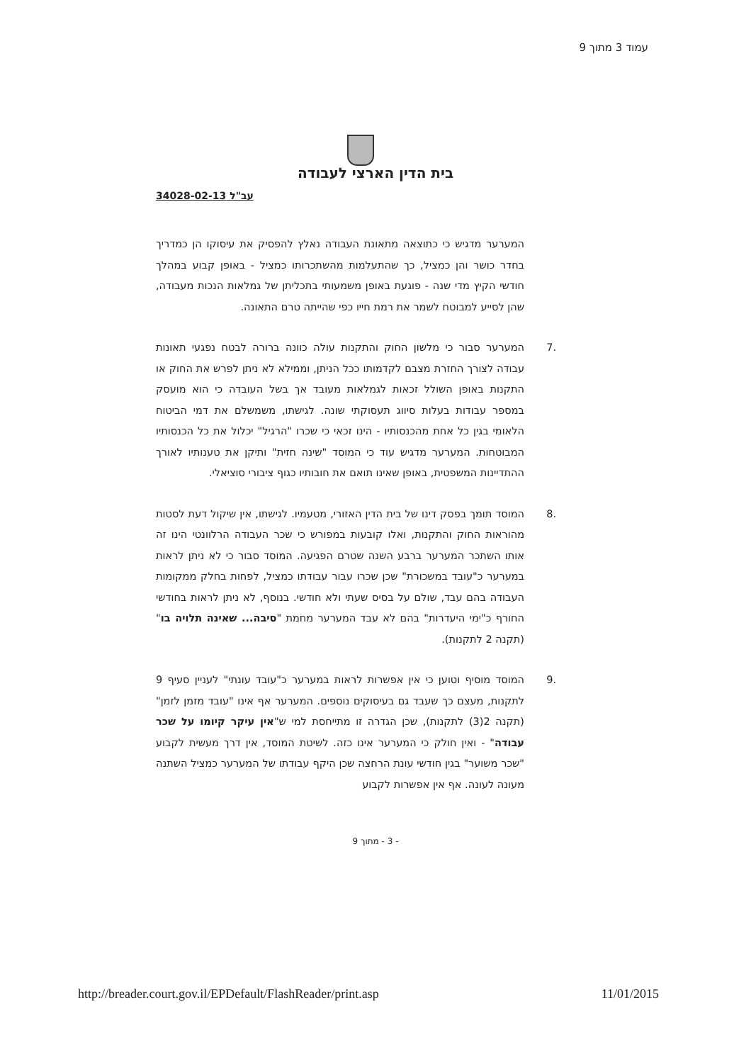עמוד 3 מתוך 9
בית הדין הארצי לעבודה
עב"ל 34028-02-13
המערער מדגיש כי כתוצאה מתאונת העבודה נאלץ להפסיק את עיסוקו הן כמדריך בחדר כושר והן כמציל, כך שהתעלמות מהשתכרותו כמציל - באופן קבוע במהלך חודשי הקיץ מדי שנה - פוגעת באופן משמעותי בתכליתן של גמלאות הנכות מעבודה, שהן לסייע למבוטח לשמר את רמת חייו כפי שהייתה טרם התאונה.
.7 המערער סבור כי מלשון החוק והתקנות עולה כוונה ברורה לבטח נפגעי תאונות עבודה לצורך החזרת מצבם לקדמותו ככל הניתן, וממילא לא ניתן לפרש את החוק או התקנות באופן השולל זכאות לגמלאות מעובד אך בשל העובדה כי הוא מועסק במספר עבודות בעלות סיווג תעסוקתי שונה. לגישתו, משמשלם את דמי הביטוח הלאומי בגין כל אחת מהכנסותיו - הינו זכאי כי שכרו "הרגיל" יכלול את כל הכנסותיו המבוטחות. המערער מדגיש עוד כי המוסד "שינה חזית" ותיקן את טענותיו לאורך ההתדיינות המשפטית, באופן שאינו תואם את חובותיו כגוף ציבורי סוציאלי.
.8 המוסד תומך בפסק דינו של בית הדין האזורי, מטעמיו. לגישתו, אין שיקול דעת לסטות מהוראות החוק והתקנות, ואלו קובעות במפורש כי שכר העבודה הרלוונטי הינו זה אותו השתכר המערער ברבע השנה שטרם הפגיעה. המוסד סבור כי לא ניתן לראות במערער כ"עובד במשכורת" שכן שכרו עבור עבודתו כמציל, לפחות בחלק ממקומות העבודה בהם עבד, שולם על בסיס שעתי ולא חודשי. בנוסף, לא ניתן לראות בחודשי החורף כ"ימי היעדרות" בהם לא עבד המערער מחמת "סיבה... שאינה תלויה בו" (תקנה 2 לתקנות).
.9 המוסד מוסיף וטוען כי אין אפשרות לראות במערער כ"עובד עונתי" לעניין סעיף 9 לתקנות, מעצם כך שעבד גם בעיסוקים נוספים. המערער אף אינו "עובד מזמן לזמן" (תקנה 2(3) לתקנות), שכן הגדרה זו מתייחסת למי ש"אין עיקר קיומו על שכר עבודה" - ואין חולק כי המערער אינו כזה. לשיטת המוסד, אין דרך מעשית לקבוע "שכר משוער" בגין חודשי עונת הרחצה שכן היקף עבודתו של המערער כמציל השתנה מעונה לעונה. אף אין אפשרות לקבוע
- 3 - מתוך 9
http://breader.court.gov.il/EPDefault/FlashReader/print.asp 11/01/2015